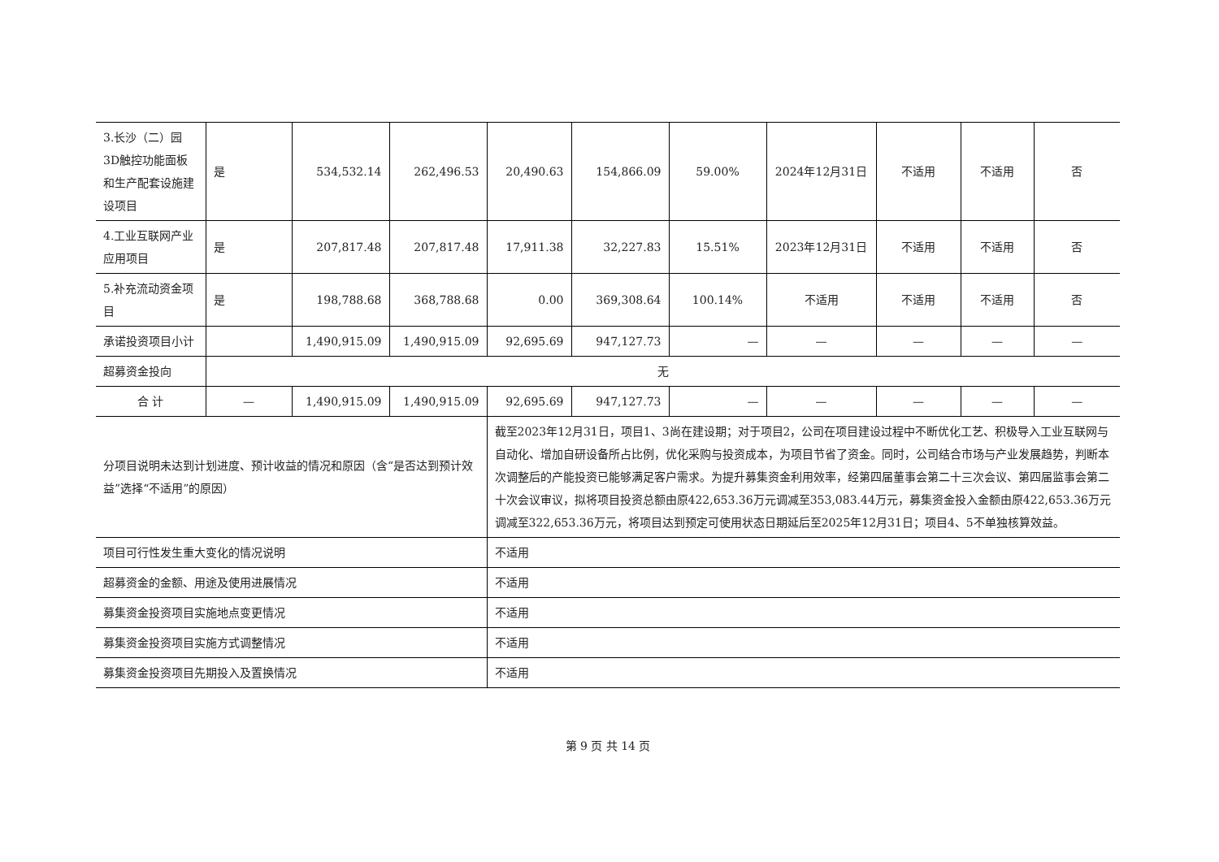| 3.长沙（二）园3D触控功能面板和生产配套设施建设项目 | 是 | 534,532.14 | 262,496.53 | 20,490.63 | 154,866.09 | 59.00% | 2024年12月31日 | 不适用 | 不适用 | 否 |
| 4.工业互联网产业应用项目 | 是 | 207,817.48 | 207,817.48 | 17,911.38 | 32,227.83 | 15.51% | 2023年12月31日 | 不适用 | 不适用 | 否 |
| 5.补充流动资金项目 | 是 | 198,788.68 | 368,788.68 | 0.00 | 369,308.64 | 100.14% | 不适用 | 不适用 | 不适用 | 否 |
| 承诺投资项目小计 | | 1,490,915.09 | 1,490,915.09 | 92,695.69 | 947,127.73 | — | — | — | — | — |
| 超募资金投向 | 无 | | | | | | | | | |
| 合 计 | — | 1,490,915.09 | 1,490,915.09 | 92,695.69 | 947,127.73 | — | — | — | — | — |
| 分项目说明未达到计划进度、预计收益的情况和原因（含“是否达到预计效益”选择“不适用”的原因） | | | | 截至2023年12月31日，项目1、3尚在建设期；对于项目2，公司在项目建设过程中不断优化工艺、积极导入工业互联网与自动化、增加自研设备所占比例，优化采购与投资成本，为项目节省了资金。同时，公司结合市场与产业发展趋势，判断本次调整后的产能投资已能够满足客户需求。为提升募集资金利用效率，经第四届董事会第二十三次会议、第四届监事会第二十次会议审议，拟将项目投资总额由原422,653.36万元调减至353,083.44万元，募集资金投入金额由原422,653.36万元调减至322,653.36万元，将项目达到预定可使用状态日期延后至2025年12月31日；项目4、5不单独核算效益。 | | | | | | |
| 项目可行性发生重大变化的情况说明 | | | | 不适用 | | | | | | |
| 超募资金的金额、用途及使用进展情况 | | | | 不适用 | | | | | | |
| 募集资金投资项目实施地点变更情况 | | | | 不适用 | | | | | | |
| 募集资金投资项目实施方式调整情况 | | | | 不适用 | | | | | | |
| 募集资金投资项目先期投入及置换情况 | | | | 不适用 | | | | | | |
第 9 页 共 14 页